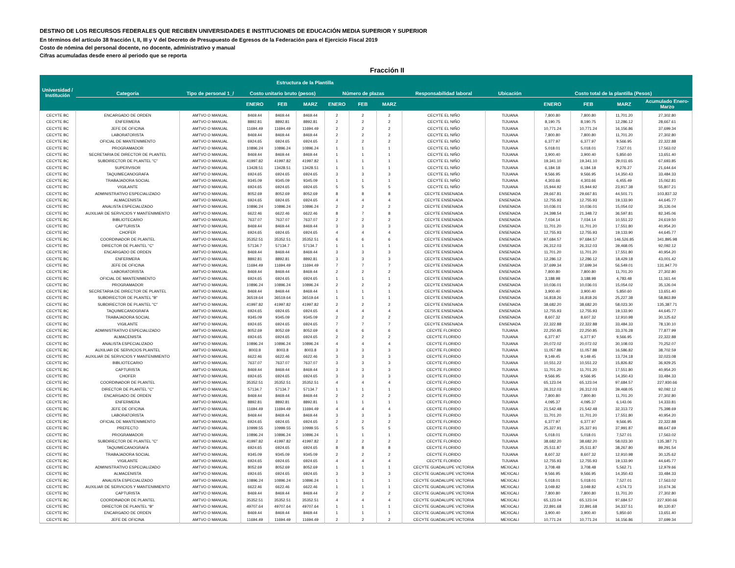DESTINO DE LOS RECURSOS FEDERALES QUE RECIBEN UNIVERSIDADES E INSTITUCIONES DE EDUCACIÓN MEDIA SUPERIOR Y SUPERIOR
En términos del artículo 38 fracción I, II, III y V del Decreto de Presupuesto de Egresos de la Federación para el Ejercicio Fiscal 2019
Costo de nómina del personal docente, no docente, administrativo y manual
Cifras acumuladas desde enero al periodo que se reporta
Fracción II
| Universidad / Institución | Estructura de la Plantilla | | | | | | | | | | | | | |
| --- | --- | --- | --- | --- | --- | --- | --- | --- | --- | --- | --- | --- | --- | --- |
| | Categoria | Tipo de personal 1_/ | Costo unitario bruto (pesos) | | | Número de plazas | | | Responsabilidad laboral | Ubicación | Costo total de la plantilla (Pesos) | | | |
| | | | ENERO | FEB | MARZ | ENERO | FEB | MARZ | | | ENERO | FEB | MARZ | Acumulado Enero-Marzo |
| CECYTE BC | ENCARGADO DE ORDEN | AMTVO O MANUAL | 8469.44 | 8469.44 | 8469.44 | 2 | 2 | 2 | CECYTE EL NIÑO | TIJUANA | 7,800.80 | 7,800.80 | 11,701.20 | 27,302.80 |
| CECYTE BC | ENFERMERA | AMTVO O MANUAL | 8892.81 | 8892.81 | 8892.81 | 2 | 2 | 2 | CECYTE EL NIÑO | TIJUANA | 8,190.75 | 8,190.75 | 12,286.12 | 28,667.61 |
| CECYTE BC | JEFE DE OFICINA | AMTVO O MANUAL | 11694.49 | 11694.49 | 11694.49 | 2 | 2 | 2 | CECYTE EL NIÑO | TIJUANA | 10,771.24 | 10,771.24 | 16,156.86 | 37,699.34 |
| CECYTE BC | LABORATORISTA | AMTVO O MANUAL | 8469.44 | 8469.44 | 8469.44 | 2 | 2 | 2 | CECYTE EL NIÑO | TIJUANA | 7,800.80 | 7,800.80 | 11,701.20 | 27,302.80 |
| CECYTE BC | OFICIAL DE MANTENIMIENTO | AMTVO O MANUAL | 6924.65 | 6924.65 | 6924.65 | 2 | 2 | 2 | CECYTE EL NIÑO | TIJUANA | 6,377.97 | 6,377.97 | 9,566.95 | 22,322.88 |
| CECYTE BC | PROGRAMADOR | AMTVO O MANUAL | 10896.24 | 10896.24 | 10896.24 | 1 | 1 | 1 | CECYTE EL NIÑO | TIJUANA | 5,018.01 | 5,018.01 | 7,527.01 | 17,563.02 |
| CECYTE BC | SECRETARIA DE DIRECTOR DE PLANTEL | AMTVO O MANUAL | 8469.44 | 8469.44 | 8469.44 | 1 | 1 | 1 | CECYTE EL NIÑO | TIJUANA | 3,900.40 | 3,900.40 | 5,850.60 | 13,651.40 |
| CECYTE BC | SUBDIRECTOR DE PLANTEL "C" | AMTVO O MANUAL | 41997.82 | 41997.82 | 41997.82 | 1 | 1 | 1 | CECYTE EL NIÑO | TIJUANA | 19,341.10 | 19,341.10 | 29,011.65 | 67,693.85 |
| CECYTE BC | SUPERVISOR | AMTVO O MANUAL | 13428.51 | 13428.51 | 13428.51 | 1 | 1 | 1 | CECYTE EL NIÑO | TIJUANA | 6,184.18 | 6,184.18 | 9,276.27 | 21,644.64 |
| CECYTE BC | TAQUIMECANOGRAFA | AMTVO O MANUAL | 6924.65 | 6924.65 | 6924.65 | 3 | 3 | 3 | CECYTE EL NIÑO | TIJUANA | 9,566.95 | 9,566.95 | 14,350.43 | 33,484.33 |
| CECYTE BC | TRABAJADORA SOCIAL | AMTVO O MANUAL | 9345.09 | 9345.09 | 9345.09 | 1 | 1 | 1 | CECYTE EL NIÑO | TIJUANA | 4,303.66 | 4,303.66 | 6,455.49 | 15,062.81 |
| CECYTE BC | VIGILANTE | AMTVO O MANUAL | 6924.65 | 6924.65 | 6924.65 | 5 | 5 | 5 | CECYTE EL NIÑO | TIJUANA | 15,944.92 | 15,944.92 | 23,917.38 | 55,807.21 |
| CECYTE BC | ADMINISTRATIVO ESPECIALIZADO | AMTVO O MANUAL | 8052.69 | 8052.69 | 8052.69 | 8 | 8 | 8 | CECYTE ENSENADA | ENSENADA | 29,667.81 | 29,667.81 | 44,501.71 | 103,837.32 |
| CECYTE BC | ALMACENISTA | AMTVO O MANUAL | 6924.65 | 6924.65 | 6924.65 | 4 | 4 | 4 | CECYTE ENSENADA | ENSENADA | 12,755.93 | 12,755.93 | 19,133.90 | 44,645.77 |
| CECYTE BC | ANALISTA ESPECIALIZADO | AMTVO O MANUAL | 10896.24 | 10896.24 | 10896.24 | 2 | 2 | 2 | CECYTE ENSENADA | ENSENADA | 10,036.01 | 10,036.01 | 15,054.02 | 35,126.04 |
| CECYTE BC | AUXILIAR DE SERVICIOS Y MANTENIMIENTO | AMTVO O MANUAL | 6622.46 | 6622.46 | 6622.46 | 8 | 7 | 8 | CECYTE ENSENADA | ENSENADA | 24,398.54 | 21,348.72 | 36,597.81 | 82,345.06 |
| CECYTE BC | BIBLIOTECARIO | AMTVO O MANUAL | 7637.07 | 7637.07 | 7637.07 | 2 | 2 | 2 | CECYTE ENSENADA | ENSENADA | 7,034.14 | 7,034.14 | 10,551.22 | 24,619.50 |
| CECYTE BC | CAPTURISTA | AMTVO O MANUAL | 8469.44 | 8469.44 | 8469.44 | 3 | 3 | 3 | CECYTE ENSENADA | ENSENADA | 11,701.20 | 11,701.20 | 17,551.80 | 40,954.20 |
| CECYTE BC | CHOFER | AMTVO O MANUAL | 6924.65 | 6924.65 | 6924.65 | 4 | 4 | 4 | CECYTE ENSENADA | ENSENADA | 12,755.93 | 12,755.93 | 19,133.90 | 44,645.77 |
| CECYTE BC | COORDINADOR DE PLANTEL | AMTVO O MANUAL | 35352.51 | 35352.51 | 35352.51 | 6 | 6 | 6 | CECYTE ENSENADA | ENSENADA | 97,684.57 | 97,684.57 | 146,526.85 | 341,895.98 |
| CECYTE BC | DIRECTOR DE PLANTEL "C" | AMTVO O MANUAL | 57134.7 | 57134.7 | 57134.7 | 1 | 1 | 1 | CECYTE ENSENADA | ENSENADA | 26,312.03 | 26,312.03 | 39,468.05 | 92,092.12 |
| CECYTE BC | ENCARGADO DE ORDEN | AMTVO O MANUAL | 8469.44 | 8469.44 | 8469.44 | 3 | 3 | 3 | CECYTE ENSENADA | ENSENADA | 11,701.20 | 11,701.20 | 17,551.80 | 40,954.20 |
| CECYTE BC | ENFERMERA | AMTVO O MANUAL | 8892.81 | 8892.81 | 8892.81 | 3 | 3 | 3 | CECYTE ENSENADA | ENSENADA | 12,286.12 | 12,286.12 | 18,429.18 | 43,001.42 |
| CECYTE BC | JEFE DE OFICINA | AMTVO O MANUAL | 11694.49 | 11694.49 | 11694.49 | 7 | 7 | 7 | CECYTE ENSENADA | ENSENADA | 37,699.34 | 37,699.34 | 56,549.01 | 131,947.70 |
| CECYTE BC | LABORATORISTA | AMTVO O MANUAL | 8469.44 | 8469.44 | 8469.44 | 2 | 2 | 2 | CECYTE ENSENADA | ENSENADA | 7,800.80 | 7,800.80 | 11,701.20 | 27,302.80 |
| CECYTE BC | OFICIAL DE MANTENIMIENTO | AMTVO O MANUAL | 6924.65 | 6924.65 | 6924.65 | 1 | 1 | 1 | CECYTE ENSENADA | ENSENADA | 3,188.98 | 3,188.98 | 4,783.48 | 11,161.44 |
| CECYTE BC | PROGRAMADOR | AMTVO O MANUAL | 10896.24 | 10896.24 | 10896.24 | 2 | 2 | 2 | CECYTE ENSENADA | ENSENADA | 10,036.01 | 10,036.01 | 15,054.02 | 35,126.04 |
| CECYTE BC | SECRETARIA DE DIRECTOR DE PLANTEL | AMTVO O MANUAL | 8469.44 | 8469.44 | 8469.44 | 1 | 1 | 1 | CECYTE ENSENADA | ENSENADA | 3,900.40 | 3,900.40 | 5,850.60 | 13,651.40 |
| CECYTE BC | SUBDIRECTOR DE PLANTEL "B" | AMTVO O MANUAL | 36519.64 | 36519.64 | 36519.64 | 1 | 1 | 1 | CECYTE ENSENADA | ENSENADA | 16,818.26 | 16,818.26 | 25,227.38 | 58,863.89 |
| CECYTE BC | SUBDIRECTOR DE PLANTEL "C" | AMTVO O MANUAL | 41997.82 | 41997.82 | 41997.82 | 2 | 2 | 2 | CECYTE ENSENADA | ENSENADA | 38,682.20 | 38,682.20 | 58,023.30 | 135,387.71 |
| CECYTE BC | TAQUIMECANOGRAFA | AMTVO O MANUAL | 6924.65 | 6924.65 | 6924.65 | 4 | 4 | 4 | CECYTE ENSENADA | ENSENADA | 12,755.93 | 12,755.93 | 19,133.90 | 44,645.77 |
| CECYTE BC | TRABAJADORA SOCIAL | AMTVO O MANUAL | 9345.09 | 9345.09 | 9345.09 | 2 | 2 | 2 | CECYTE ENSENADA | ENSENADA | 8,607.32 | 8,607.32 | 12,910.98 | 30,125.62 |
| CECYTE BC | VIGILANTE | AMTVO O MANUAL | 6924.65 | 6924.65 | 6924.65 | 7 | 7 | 7 | CECYTE ENSENADA | ENSENADA | 22,322.88 | 22,322.88 | 33,484.33 | 78,130.10 |
| CECYTE BC | ADMINISTRATIVO ESPECIALIZADO | AMTVO O MANUAL | 8052.69 | 8052.69 | 8052.69 | 6 | 6 | 6 | CECYTE FLORIDO | TIJUANA | 22,250.85 | 22,250.85 | 33,376.28 | 77,877.99 |
| CECYTE BC | ALMACENISTA | AMTVO O MANUAL | 6924.65 | 6924.65 | 6924.65 | 2 | 2 | 2 | CECYTE FLORIDO | TIJUANA | 6,377.97 | 6,377.97 | 9,566.95 | 22,322.88 |
| CECYTE BC | ANALISTA ESPECIALIZADO | AMTVO O MANUAL | 10896.24 | 10896.24 | 10896.24 | 4 | 4 | 4 | CECYTE FLORIDO | TIJUANA | 20,072.02 | 20,072.02 | 30,108.03 | 70,252.07 |
| CECYTE BC | AUXILIAR DE SERVICIOS PLANTEL | AMTVO O MANUAL | 8003.8 | 8003.8 | 8003.8 | 3 | 3 | 3 | CECYTE FLORIDO | TIJUANA | 11,057.88 | 11,057.88 | 16,586.82 | 38,702.59 |
| CECYTE BC | AUXILIAR DE SERVICIOS Y MANTENIMIENTO | AMTVO O MANUAL | 6622.46 | 6622.46 | 6622.46 | 3 | 3 | 3 | CECYTE FLORIDO | TIJUANA | 9,149.45 | 9,149.45 | 13,724.18 | 32,023.08 |
| CECYTE BC | BIBLIOTECARIO | AMTVO O MANUAL | 7637.07 | 7637.07 | 7637.07 | 3 | 3 | 3 | CECYTE FLORIDO | TIJUANA | 10,551.22 | 10,551.22 | 15,826.82 | 36,929.25 |
| CECYTE BC | CAPTURISTA | AMTVO O MANUAL | 8469.44 | 8469.44 | 8469.44 | 3 | 3 | 3 | CECYTE FLORIDO | TIJUANA | 11,701.20 | 11,701.20 | 17,551.80 | 40,954.20 |
| CECYTE BC | CHOFER | AMTVO O MANUAL | 6924.65 | 6924.65 | 6924.65 | 3 | 3 | 3 | CECYTE FLORIDO | TIJUANA | 9,566.95 | 9,566.95 | 14,350.43 | 33,484.33 |
| CECYTE BC | COORDINADOR DE PLANTEL | AMTVO O MANUAL | 35352.51 | 35352.51 | 35352.51 | 4 | 4 | 4 | CECYTE FLORIDO | TIJUANA | 65,123.04 | 65,123.04 | 97,684.57 | 227,930.66 |
| CECYTE BC | DIRECTOR DE PLANTEL "C" | AMTVO O MANUAL | 57134.7 | 57134.7 | 57134.7 | 1 | 1 | 1 | CECYTE FLORIDO | TIJUANA | 26,312.03 | 26,312.03 | 39,468.05 | 92,092.12 |
| CECYTE BC | ENCARGADO DE ORDEN | AMTVO O MANUAL | 8469.44 | 8469.44 | 8469.44 | 2 | 2 | 2 | CECYTE FLORIDO | TIJUANA | 7,800.80 | 7,800.80 | 11,701.20 | 27,302.80 |
| CECYTE BC | ENFERMERA | AMTVO O MANUAL | 8892.81 | 8892.81 | 8892.81 | 1 | 1 | 1 | CECYTE FLORIDO | TIJUANA | 4,095.37 | 4,095.37 | 6,143.06 | 14,333.81 |
| CECYTE BC | JEFE DE OFICINA | AMTVO O MANUAL | 11694.49 | 11694.49 | 11694.49 | 4 | 4 | 4 | CECYTE FLORIDO | TIJUANA | 21,542.48 | 21,542.48 | 32,313.72 | 75,398.69 |
| CECYTE BC | LABORATORISTA | AMTVO O MANUAL | 8469.44 | 8469.44 | 8469.44 | 3 | 3 | 3 | CECYTE FLORIDO | TIJUANA | 11,701.20 | 11,701.20 | 17,551.80 | 40,954.20 |
| CECYTE BC | OFICIAL DE MANTENIMIENTO | AMTVO O MANUAL | 6924.65 | 6924.65 | 6924.65 | 2 | 2 | 2 | CECYTE FLORIDO | TIJUANA | 6,377.97 | 6,377.97 | 9,566.95 | 22,322.88 |
| CECYTE BC | PREFECTO | AMTVO O MANUAL | 10999.55 | 10999.55 | 10999.55 | 5 | 5 | 5 | CECYTE FLORIDO | TIJUANA | 25,327.91 | 25,327.91 | 37,991.87 | 88,647.69 |
| CECYTE BC | PROGRAMADOR | AMTVO O MANUAL | 10896.24 | 10896.24 | 10896.24 | 1 | 1 | 1 | CECYTE FLORIDO | TIJUANA | 5,018.01 | 5,018.01 | 7,527.01 | 17,563.02 |
| CECYTE BC | SUBDIRECTOR DE PLANTEL "C" | AMTVO O MANUAL | 41997.82 | 41997.82 | 41997.82 | 2 | 2 | 2 | CECYTE FLORIDO | TIJUANA | 38,682.20 | 38,682.20 | 58,023.30 | 135,387.71 |
| CECYTE BC | TAQUIMECANOGRAFA | AMTVO O MANUAL | 6924.65 | 6924.65 | 6924.65 | 8 | 8 | 8 | CECYTE FLORIDO | TIJUANA | 25,511.87 | 25,511.87 | 38,267.80 | 89,291.54 |
| CECYTE BC | TRABAJADORA SOCIAL | AMTVO O MANUAL | 9345.09 | 9345.09 | 9345.09 | 2 | 2 | 2 | CECYTE FLORIDO | TIJUANA | 8,607.32 | 8,607.32 | 12,910.98 | 30,125.62 |
| CECYTE BC | VIGILANTE | AMTVO O MANUAL | 6924.65 | 6924.65 | 6924.65 | 4 | 4 | 4 | CECYTE FLORIDO | TIJUANA | 12,755.93 | 12,755.93 | 19,133.90 | 44,645.77 |
| CECYTE BC | ADMINISTRATIVO ESPECIALIZADO | AMTVO O MANUAL | 8052.69 | 8052.69 | 8052.69 | 1 | 1 | 1 | CECYTE GUADALUPE VICTORIA | MEXICALI | 3,708.48 | 3,708.48 | 5,562.71 | 12,979.66 |
| CECYTE BC | ALMACENISTA | AMTVO O MANUAL | 6924.65 | 6924.65 | 6924.65 | 3 | 3 | 3 | CECYTE GUADALUPE VICTORIA | MEXICALI | 9,566.95 | 9,566.95 | 14,350.43 | 33,484.33 |
| CECYTE BC | ANALISTA ESPECIALIZADO | AMTVO O MANUAL | 10896.24 | 10896.24 | 10896.24 | 1 | 1 | 1 | CECYTE GUADALUPE VICTORIA | MEXICALI | 5,018.01 | 5,018.01 | 7,527.01 | 17,563.02 |
| CECYTE BC | AUXILIAR DE SERVICIOS Y MANTENIMIENTO | AMTVO O MANUAL | 6622.46 | 6622.46 | 6622.46 | 1 | 1 | 1 | CECYTE GUADALUPE VICTORIA | MEXICALI | 3,049.82 | 3,049.82 | 4,574.73 | 10,674.36 |
| CECYTE BC | CAPTURISTA | AMTVO O MANUAL | 8469.44 | 8469.44 | 8469.44 | 2 | 2 | 2 | CECYTE GUADALUPE VICTORIA | MEXICALI | 7,800.80 | 7,800.80 | 11,701.20 | 27,302.80 |
| CECYTE BC | COORDINADOR DE PLANTEL | AMTVO O MANUAL | 35352.51 | 35352.51 | 35352.51 | 4 | 4 | 4 | CECYTE GUADALUPE VICTORIA | MEXICALI | 65,123.04 | 65,123.04 | 97,684.57 | 227,930.66 |
| CECYTE BC | DIRECTOR DE PLANTEL "B" | AMTVO O MANUAL | 49707.64 | 49707.64 | 49707.64 | 1 | 1 | 1 | CECYTE GUADALUPE VICTORIA | MEXICALI | 22,891.68 | 22,891.68 | 34,337.51 | 80,120.87 |
| CECYTE BC | ENCARGADO DE ORDEN | AMTVO O MANUAL | 8469.44 | 8469.44 | 8469.44 | 1 | 1 | 1 | CECYTE GUADALUPE VICTORIA | MEXICALI | 3,900.40 | 3,900.40 | 5,850.60 | 13,651.40 |
| CECYTE BC | JEFE DE OFICINA | AMTVO O MANUAL | 11694.49 | 11694.49 | 11694.49 | 2 | 2 | 2 | CECYTE GUADALUPE VICTORIA | MEXICALI | 10,771.24 | 10,771.24 | 16,156.86 | 37,699.34 |